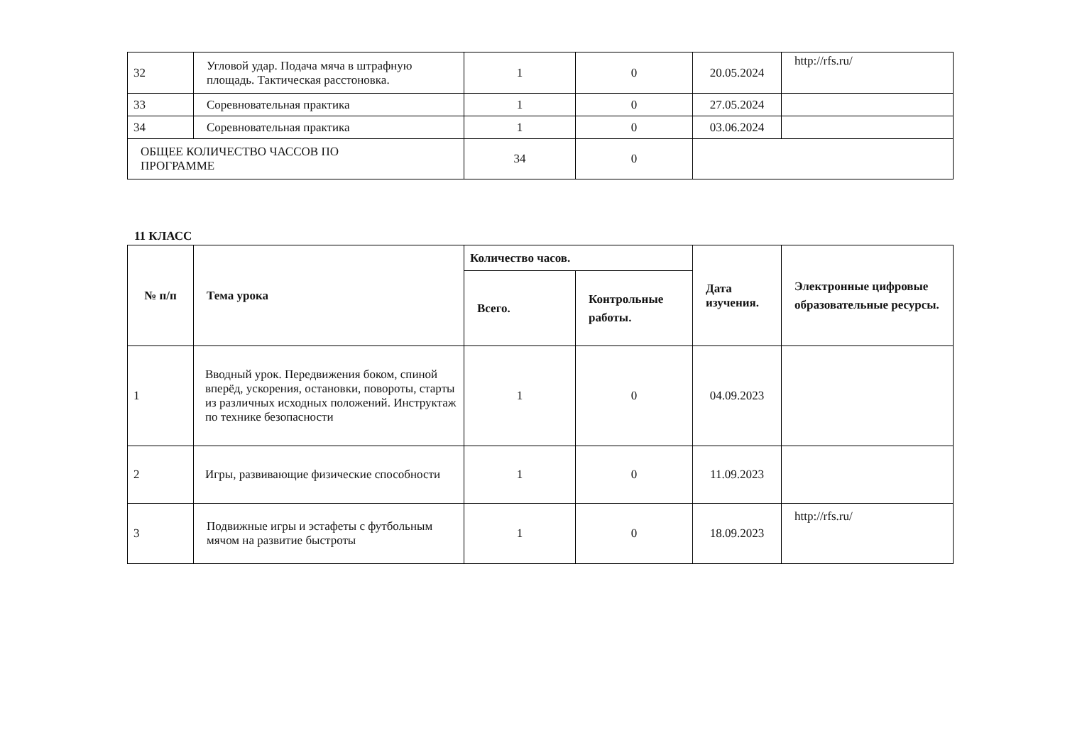| 32 | Угловой удар. Подача мяча в штрафную площадь. Тактическая расстоновка. | 1 | 0 | 20.05.2024 | http://rfs.ru/ |
| 33 | Соревновательная практика | 1 | 0 | 27.05.2024 | |
| 34 | Соревновательная практика | 1 | 0 | 03.06.2024 | |
| ОБЩЕЕ КОЛИЧЕСТВО ЧАССОВ ПО ПРОГРАММЕ | | 34 | 0 | | |
11 КЛАСС
| № п/п | Тема урока | Количество часов. | | Дата изучения. | Электронные цифровые образовательные ресурсы. |
| --- | --- | --- | --- | --- | --- |
| | | Всего. | Контрольные работы. | | |
| 1 | Вводный урок. Передвижения боком, спиной вперёд, ускорения, остановки, повороты, старты из различных исходных положений. Инструктаж по технике безопасности | 1 | 0 | 04.09.2023 | |
| 2 | Игры, развивающие физические способности | 1 | 0 | 11.09.2023 | |
| 3 | Подвижные игры и эстафеты с футбольным мячом на развитие быстроты | 1 | 0 | 18.09.2023 | http://rfs.ru/ |